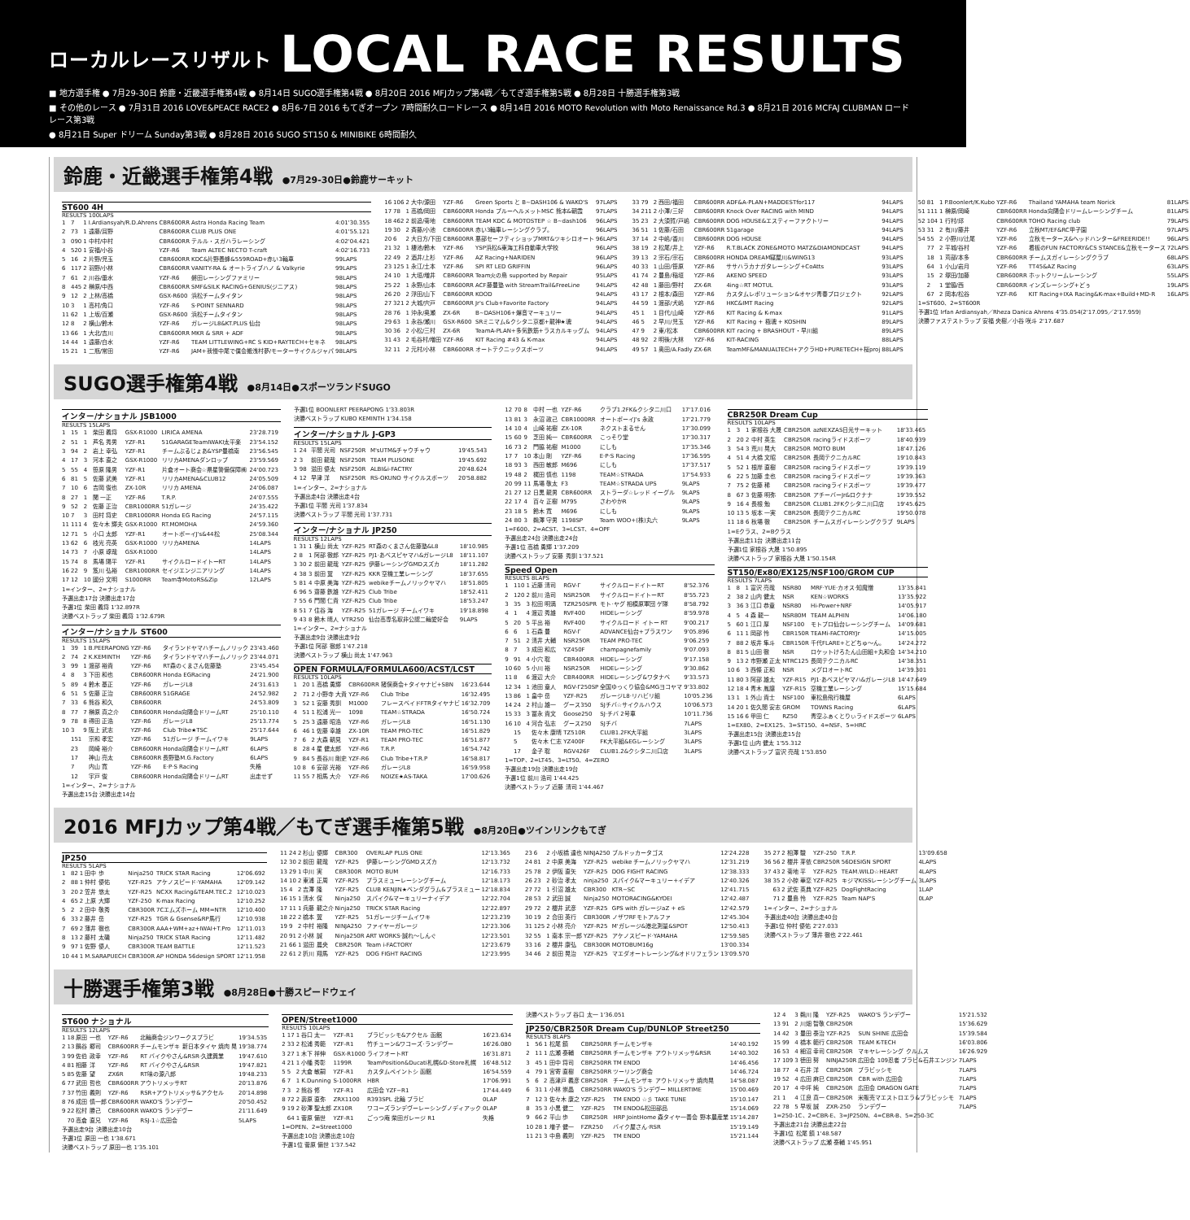ローカルレースリザルト LOCAL RACE RESULTS
■ 地方選手権 ● 7月29-30日 鈴鹿・近畿選手権第4戦 ● 8月14日 SUGO選手権第4戦 ● 8月20日 2016 MFJカップ第4戦／もてぎ選手権第5戦 ● 8月28日 十勝選手権第3戦
■ その他のレース ● 7月31日 2016 LOVE&PEACE RACE2 ● 8月6-7日 2016 もてぎオープン 7時間耐久ロードレース ● 8月14日 2016 MOTO Revolution with Moto Renaissance Rd.3 ● 8月21日 2016 MCFAJ CLUBMAN ロードレース第3戦
● 8月21日 Super ドリーム Sunday第3戦 ● 8月28日 2016 SUGO ST150 & MINIBIKE 6時間耐久
鈴鹿・近畿選手権第4戦
●7月29-30日●鈴鹿サーキット
ST600 4H
RESULTS 100LAPS
| 1 | 7 | 1 | I.Ardiansyah/R.D.Ahrens | CBR600RR | Astra Honda Racing Team | 4:01'30.355 |
| 2 | 73 | 1 | 遠藤/耳野 | CBR600RR | CLUB PLUS ONE | 4:01'55.121 |
| 3 | 090 | 1 | 中村/中村 | CBR600RR | テルル・スガハラレーシング | 4:02'04.421 |
| 4 | 520 | 1 | 安福/小谷 | YZF-R6 | Team ALTEC NECTO T-craft | 4:02'16.733 |
| 5 | 16 | 2 | 片野/児玉 | CBR600RR | KDC&片野養蜂&559ROAD+赤い3輪車 | 99LAPS |
| 6 | 117 | 2 | 羽野/小林 | CBR600RR | VANITY-RA & オートライブハノ & Valkyrie | 99LAPS |
| 7 | 61 | 2 | 川谷/垂水 | YZF-R6 | 磐田レーシングファミリー | 98LAPS |
| 8 | 445 | 2 | 榊原/中西 | CBR600RR | SMF&SILK RACING+GENIUS(ジニアス) | 98LAPS |
| 9 | 12 | 2 | 上林/高橋 | GSX-R600 | 浜松チームタイタン | 98LAPS |
| 10 | 3 | 1 | 高村/角口 | YZF-R6 | S·POINT SENNARD | 98LAPS |
| 11 | 62 | 1 | 上坂/百瀬 | GSX-R600 | 浜松チームタイタン | 98LAPS |
| 12 | 8 | 2 | 横山/鈴木 | YZF-R6 | ガレージL8&KT.PLUS 仙台 | 98LAPS |
| 13 | 66 | 1 | 大北/吉川 | CBR600RR | MKR & SRR + ADF | 98LAPS |
| 14 | 44 | 1 | 遠藤/白水 | YZF-R6 | TEAM LITTLEWING+RC S KID+RAYTECH+セキネ | 98LAPS |
| 15 | 21 | 1 | 二瓶/常田 | YZF-R6 | JAM+我慢中尾で僕会搬浅村夢/モーターサイクルジャパ | 98LAPS |
| 16 | 106 | 2 | 大中/源田 | YZF-R6 | Green Sports と B~DASH106 & WAKO'S | 97LAPS |
| 17 | 78 | 1 | 高橋/岡田 | CBR600RR | Honda ブルーヘルメットMSC 熊本&朝霞 | 97LAPS |
| 18 | 462 | 2 | 前追/菊地 | CBR600RR | TEAM KDC & MOTOSTEP ☆ B~dash106 | 96LAPS |
| 19 | 30 | 2 | 斉藤/小池 | CBR600RR | 赤い3輪車レーシングクラブ。 | 96LAPS |
| 20 | 6 | 2 | 大日方/下田 | CBR600RR | 悪部セーフティショップMRT&ツキシロオート | 96LAPS |
| 21 | 32 | 1 | 棲池/鈴木 | YZF-R6 | YSP浜松&東海工科自動車大学校 | 96LAPS |
| 22 | 49 | 2 | 酒井/上杉 | YZF-R6 | AZ Racing+NARIDEN | 96LAPS |
| 23 | 125 | 1 | 永江/土本 | YZF-R6 | SPI RT LED GRIFFIN | 96LAPS |
| 24 | 10 | 1 | 大垣/増井 | CBR600RR | Team火の鳥 supported by Repair | 95LAPS |
| 25 | 22 | 1 | 永野/山本 | CBR600RR | ACF藤豊塾 with StreamTrail&FreeLine | 94LAPS |
| 26 | 20 | 2 | 浮田/山下 | CBR600RR | KOOD | 94LAPS |
| 27 | 321 | 2 | 大城/宍戸 | CBR600RR | Jr's Club+Favorite Factory | 94LAPS |
| 28 | 76 | 1 | 沖永/奥瀬 | ZX-6R | B~DASH106+爆音マーキュリー | 94LAPS |
| 29 | 63 | 1 | 永谷/瀬川 | GSX-R600 | SRミニマム&クシタニ京都+龍神★魂 | 94LAPS |
| 30 | 36 | 2 | 小松/三村 | ZX-6R | TeamA-PLAN+多気鉄筋+ラスカルキッグム | 94LAPS |
| 31 | 43 | 2 | 毛谷村/増田 | YZF-R6 | KIT Racing #43 & K-max | 94LAPS |
| 32 | 11 | 2 | 元村/小林 | CBR600RR | オートテクニックスポーツ | 94LAPS |
| 33 | 79 | 2 | 西田/福田 | CBR600RR | ADF&A-PLAN+MADDESTfor117 | 94LAPS |
| 34 | 211 | 2 | 小澤/三好 | CBR600RR | Knock Over RACING with MIND | 94LAPS |
| 35 | 23 | 2 | 大須賀/戸嶋 | CBR600RR | DOG HOUSE&エスティーファクトリー | 94LAPS |
| 36 | 51 | 1 | 佐藤/石田 | CBR600RR | 51garage | 94LAPS |
| 37 | 14 | 2 | 中嶋/香川 | CBR600RR | DOG HOUSE | 94LAPS |
| 38 | 19 | 2 | 松尾/井上 | YZF-R6 | R.T.BLACK ZONE&MOTO MATZ&DIAMONDCAST | 94LAPS |
| 39 | 13 | 2 | 宗石/宗石 | CBR600RR | HONDA DREAM寝屋川&WING13 | 93LAPS |
| 40 | 33 | 1 | 山田/笹原 | YZF-R6 | ササハラカナガタレーシング+CoAtts | 93LAPS |
| 41 | 74 | 2 | 豊島/稲垣 | YZF-R6 | AKENO SPEED | 93LAPS |
| 42 | 48 | 1 | 藤田/野村 | ZX-6R | 4ing☆RT MOTUL | 93LAPS |
| 43 | 17 | 2 | 根本/森田 | YZF-R6 | カスタムレボリューション&オヤジ青春プロジェクト | 92LAPS |
| 44 | 59 | 1 | 渡部/犬嶋 | YZF-R6 | HKC&IMT Racing | 92LAPS |
| 45 | 1 | 1 | 目代/山崎 | YZF-R6 | KIT Racing & K-max | 91LAPS |
| 46 | 5 | 2 | 早川/児玉 | YZF-R6 | KIT Racing + 極魂 + KOSHIN | 89LAPS |
| 47 | 9 | 2 | 東/松本 | CBR600RR | KIT racing + BRASHOUT・早川組 | 89LAPS |
| 48 | 92 | 2 | 明後/大林 | YZF-R6 | KIT-RACING | 88LAPS |
| 49 | 57 | 1 | 奥田/A.Fadly | ZX-6R | TeamMF&MANUALTECH+アクラHD+PURETECH+桜proj | 88LAPS |
| 50 | 81 | 1 | P.Boonlert/K.Kubo | YZF-R6 | Thailand YAMAHA team Norick | 81LAPS |
| 51 | 111 | 1 | 榊原/岡崎 | CBR600RR | Honda向陽会ドリームレーシングチーム | 81LAPS |
| 52 | 104 | 1 | 行村/邱 | CBR600RR | TOHO Racing club | 79LAPS |
| 53 | 31 | 2 | 有川/藤井 | YZF-R6 | 立秋MT/EF&RC甲子園 | 97LAPS |
| 54 | 55 | 2 | 小野川/辻尾 | YZF-R6 | 立秋モータース&ヘッドハンター&FREERIDE!! | 96LAPS |
| | 77 | 2 | 平城/谷村 | YZF-R6 | 看板のFUN FACTORY&CS STANCE&立秋モータース | 72LAPS |
| | 18 | 1 | 苅部/本多 | CBR600RR | チームスガイレーシングクラブ | 68LAPS |
| | 64 | 1 | 小山/岩月 | YZF-R6 | TT45&AZ Racing | 63LAPS |
| | 15 | 2 | 塚田/加藤 | CBR600RR | ホットクリームレーシング | 55LAPS |
| | 2 | 1 | 堂脇/西 | CBR600RR | インズレーシング+どぅ | 19LAPS |
| | 67 | 2 | 岡本/松谷 | YZF-R6 | KIT Racing+IXA Racing&K-max+Build+MD-R | 16LAPS |
1=ST600、2=ST600R
予選1位 Irfan Ardiansyah／Rheza Danica Ahrens 4'35.054(2'17.095／2'17.959)
決勝ファステストラップ 安福 央樹／小谷 咲斗 2'17.687
SUGO選手権第4戦
●8月14日●スポーツランドSUGO
インター/ナショナル JSB1000
RESULTS 15LAPS
| 1 | 15 | 1 | 柴田 義将 | GSX-R1000 | LIRICA AMENA | 23'28.719 |
| 2 | 51 | 1 | 芦名 秀男 | YZF-R1 | 51GARAGETeamIWAKI太平楽 | 23'54.152 |
| 3 | 94 | 2 | 岩上 幸弘 | YZF-R1 | チームぶるじょあ&YSP豊橋南 | 23'56.545 |
| 4 | 17 | 3 | 河本 直之 | GSX-R1000 | リリカAMENAダンロップ | 23'59.569 |
| 5 | 55 | 4 | 笹原 隆男 | YZF-R1 | 片倉オート商会☆県星警備保障㈱ | 24'00.723 |
| 6 | 81 | 5 | 佐藤 武美 | YZF-R1 | リリカAMENA&CLUB12 | 24'05.509 |
| 7 | 10 | 6 | 吉岡 俊也 | ZX-10R | リリカ AMENA | 24'06.087 |
| 8 | 27 | 1 | 関 一正 | YZF-R6 | T.R.P. | 24'07.555 |
| 9 | 52 | 2 | 佐藤 正治 | CBR1000RR | 51ガレージ | 24'35.422 |
| 10 | 7 | 3 | 田村 将史 | CBR1000RR | Honda EG Racing | 24'57.115 |
| 11 | 111 | 4 | 佐々木 輝夫 | GSX-R1000 | RT.MOMOHA | 24'59.360 |
| 12 | 71 | 5 | 小口 太郎 | YZF-R1 | オートボーイJ's&44松 | 25'08.344 |
| 13 | 62 | 6 | 枝光 亮英 | GSX-R1000 | リリカAMENA | 14LAPS |
| 14 | 73 | 7 | 小原 琢哉 | GSX-R1000 | | 14LAPS |
| 15 | 74 | 8 | 馬場 陽平 | YZF-R1 | サイクルロードイトーRT | 14LAPS |
| 16 | 22 | 9 | 笈川 弘裕 | CBR1000RR | セイジエンジニアリング | 14LAPS |
| 17 | 12 | 10 | 國分 文明 | S1000RR | Team寺MotoRS&Zip | 12LAPS |
1=インター、2=ナショナル
予選出走17台 決勝出走17台
予選1位 柴田 義将 1'32.897R
決勝ベストラップ 柴田 義将 1'32.679R
インター/ナショナル ST600
RESULTS 15LAPS
| 1 | 39 | 1 | B.PEERAPONG | YZF-R6 | タイランドヤマハチームノリック | 23'43.460 |
| 2 | 74 | 2 | K.KEMINTH | YZF-R6 | タイランドヤマハチームノリック | 23'44.071 |
| 3 | 99 | 1 | 渡部 裕貴 | YZF-R6 | RT森のくまさん佐藤塾 | 23'45.454 |
| 4 | 8 | 3 | 下田 和也 | CBR600RR | Honda EGRacing | 24'21.900 |
| 5 | 89 | 4 | 鈴木 基正 | YZF-R6 | ガレージL8 | 24'31.613 |
| 6 | 51 | 5 | 佐藤 正治 | CBR600RR | 51GRAGE | 24'52.982 |
| 7 | 33 | 6 | 熊谷 和久 | CBR600RR | | 24'53.809 |
| 8 | 77 | 7 | 榊原 真之介 | CBR600RR | Honda向陽会ドリームRT | 25'10.110 |
| 9 | 78 | 8 | 得田 正浩 | YZF-R6 | ガレージL8 | 25'13.774 |
| 10 | 3 | 9 | 阪上 武志 | YZF-R6 | Club Tribe★TSC | 25'17.644 |
| | 151 | | 宗和 孝宏 | YZF-R6 | 51ガレージ チームイワキ | 9LAPS |
| | 23 | | 岡崎 裕介 | CBR600RR | Honda向陽会ドリームRT | 6LAPS |
| | 17 | | 神山 亮太 | CBR600RR | 長野塾M.G.Factory | 6LAPS |
| | 7 | | 内山 寛 | YZF-R6 | E·P·S Racing | 失格 |
| | 12 | | 宇戸 俊 | CBR600RR | Honda向陽会ドリームRT | 出走せず |
1=インター、2=ナショナル
予選出走15台 決勝出走14台
予選1位 BOONLERT PEERAPONG 1'33.803R
決勝ベストラップ KUBO KEMINTH 1'34.158
インター/ナショナル J-GP3
RESULTS 15LAPS
| 1 | 24 | | 平間 光司 | NSF250R | M'sUTM&チャウチャウ | 19'45.543 |
| 2 | 3 | | 前田 龍哉 | NSF250R | TEAM PLUSONE | 19'45.692 |
| 3 | 98 | | 滋田 優太 | NSF250R | ALBI&i-FACTRY | 20'48.624 |
| 4 | 12 | | 早津 洋 | NSF250R | RS-OKUNO サイクルスポーツ | 20'58.882 |
1=インター、2=ナショナル
予選出走4台 決勝出走4台
予選1位 平間 光司 1'37.834
決勝ベストラップ 平間 光司 1'37.731
インター/ナショナル JP250
RESULTS 12LAPS
| 1 | 31 | 1 | 横山 尚太 | YZF-R25 | RT森のくまさん佐藤塾&L8 | 18'10.985 |
| 2 | 8 | 1 | 阿部 徹郎 | YZF-R25 | PJ1·あべスピヤマハ&ガレージL8 | 18'11.107 |
| 3 | 30 | 2 | 前田 龍哉 | YZF-R25 | 伊藤レーシングGMDスズカ | 18'11.282 |
| 4 | 38 | 3 | 前田 翼 | YZF-R25 | KKR 空機工業レーシング | 18'37.655 |
| 5 | 81 | 4 | 中原 美海 | YZF-R25 | webikeチームノリックヤマハ | 18'51.805 |
| 6 | 96 | 5 | 齋藤 鉄雄 | YZF-R25 | Club Tribe | 18'52.411 |
| 7 | 55 | 6 | 門間 仁貴 | YZF-R25 | Club Tribe | 18'53.247 |
| 8 | 51 | 7 | 住谷 海 | YZF-R25 | 51ガレージ チームイワキ | 19'18.898 |
| 9 | 43 | 8 | 鈴木 晴人 | VTR250 | 仙台高専名取非公認二輪愛好会 | 9LAPS |
1=インター、2=ナショナル
予選出走9台 決勝出走9台
予選1位 阿部 徹郎 1'47.218
決勝ベストラップ 横山 尚太 1'47.963
OPEN FORMULA/FORMULA600/ACST/LCST
RESULTS 10LAPS
| 1 | 20 | 1 | 高橋 勇輝 | CBR600RR | 猪俣商会+タイヤナビ+SBN | 16'23.644 |
| 2 | 71 | 2 | 小野寺 大貴 | YZF-R6 | Club Tribe | 16'32.495 |
| 3 | 52 | 1 | 安藤 秀訓 | M1000 | フレースベイドFTRタイヤナビ | 16'32.709 |
| 4 | 51 | 1 | 松浦 光一 | 1098 | TEAM☆STRADA | 16'50.724 |
| 5 | 25 | 3 | 遠藤 昭浩 | YZF-R6 | ガレージL8 | 16'51.130 |
| 6 | 46 | 1 | 佐藤 幸雄 | ZX-10R | TEAM PRO-TEC | 16'51.829 |
| 7 | 6 | 2 | 大森 朝見 | YZF-R1 | TEAM PRO-TEC | 16'51.877 |
| 8 | 28 | 4 | 星 健太郎 | YZF-R6 | T.R.P. | 16'54.742 |
| 9 | 84 | 5 | 長谷川 剛史 | YZF-R6 | Club Tribe+T.R.P | 16'58.817 |
| 10 | 8 | 6 | 安部 光裕 | YZF-R6 | ガレージL8 | 16'59.958 |
| 11 | 55 | 7 | 相馬 大介 | YZF-R6 | NOIZE★AS-TAKA | 17'00.626 |
| 12 | 70 | 8 | 中村 一也 | YZF-R6 | クラブ1.2FK&クシタニ川口 | 17'17.016 |
| 13 | 81 | 3 | 永沼 政己 | CBR1000RR | オートボーイJ's 永政 | 17'21.779 |
| 14 | 10 | 4 | 山崎 祐樹 | ZX-10R | ネクストまるせん | 17'30.099 |
| 15 | 60 | 9 | 芝田 純一 | CBR600RR | こっそり堂 | 17'30.317 |
| 16 | 73 | 2 | 門脇 祐樹 | M1000 | にしも | 17'35.346 |
| 17 | 7 | 10 | 本山 剛 | YZF-R6 | E·P·S Racing | 17'36.595 |
| 18 | 93 | 3 | 西田 敏郎 | M696 | にしも | 17'37.517 |
| 19 | 48 | 2 | 梶田 慎也 | 1198 | TEAM☆STRADA | 17'54.933 |
| 20 | 99 | 11 | 馬場 敬太 | F3 | TEAM☆STRADA UPS | 9LAPS |
| 21 | 27 | 12 | 日黒 龍男 | CBR600RR | ストラーダ☆レッド イーグル | 9LAPS |
| 22 | 17 | 4 | 百々 正樹 | M795 | さわやかR | 9LAPS |
| 23 | 18 | 5 | 鈴木 寛 | M696 | にしも | 9LAPS |
| 24 | 80 | 3 | 鵜澤 守男 | 1198SP | Team WOO+(株)丸六 | 9LAPS |
1=F600、2=ACST、3=LCST、4=OPF
予選出走24台 決勝出走24台
予選1位 高橋 勇輝 1'37.209
決勝ベストラップ 安藤 秀訓 1'37.521
Speed Open
RESULTS 8LAPS
| 1 | 110 | 1 | 近藤 清司 | RGV-Γ | サイクルロードイトーRT | 8'52.376 |
| 2 | 120 | 2 | 前川 浩司 | NSR250R | サイクルロードイトーRT | 8'55.723 |
| 3 | 35 | 3 | 松田 明満 | TZR250SPR | モト·ヤグ 相模原軍団 ゲ隊 | 8'58.792 |
| 4 | 1 | 4 | 渡辺 秀雄 | RVF400 | HIDEレーシング | 8'59.978 |
| 5 | 20 | 5 | 平出 裕 | RVF400 | サイクルロード イトー RT | 9'00.217 |
| 6 | 6 | 1 | 石森 豊 | RGV-Γ | ADVANCE仙台+ブラスワン | 9'05.896 |
| 7 | 51 | 2 | 清井 大輔 | NSR250R | TEAM PRO-TEC | 9'06.259 |
| 8 | 7 | 3 | 成田 和広 | YZ450F | champagnefamily | 9'07.093 |
| 9 | 91 | 4 | 小穴 聡 | CBR400RR | HIDEレーシング | 9'17.158 |
| 10 | 60 | 5 | 小川 裕 | NSR250R | HIDEレーシング | 9'30.862 |
| 11 | 8 | 6 | 渡辺 大介 | CBR400RR | HIDEレーシング&ワタナベ | 9'33.573 |
| 12 | 34 | 1 | 池田 章人 | RGV-Γ250SP | 全国ゆっくり協会&MGヨコヤマ | 9'33.802 |
| 13 | 86 | 1 | 畠中 岳 | YZF-R25 | ガレージL8·リハビリ組 | 10'05.236 |
| 14 | 24 | 2 | 村山 雄一 | グース350 | SJチバ☆サイクルハウス | 10'06.573 |
| 15 | 33 | 3 | 冨永 貴文 | Goose250 | SJ·チバ 2号車 | 10'11.736 |
| 16 | 10 | 4 | 河合 弘志 | グース250 | SJチバ | 7LAPS |
| | 15 | | 佐々木 康晴 | TZ510R | CLUB1.2FK大平組 | 3LAPS |
| | 5 | | 佐々木 仁志 | YZ400F | FK大平組&EGレーシング | 3LAPS |
| | 17 | | 金子 聡 | RGV426F | CLUB1.2&クシタニ川口店 | 3LAPS |
1=TOP、2=LT45、3=LT50、4=ZERO
予選出走19台 決勝出走19台
予選1位 前川 浩司 1'44.425
決勝ベストラップ 近藤 清司 1'44.467
CBR250R Dream Cup
RESULTS 10LAPS
| 1 | 3 | 1 | 家根谷 大晟 | CBR250R | azNEXZAS日光サーキット | 18'33.465 |
| 2 | 20 | 2 | 中村 英生 | CBR250R | racingライドスポーツ | 18'40.939 |
| 3 | 54 | 3 | 荒川 晃大 | CBR250R | MOTO BUM | 18'47.126 |
| 4 | 51 | 4 | 大橋 文昭 | CBR250R | 長岡テクニカルRC | 19'10.843 |
| 5 | 52 | 1 | 根岸 直樹 | CBR250R | racingライドスポーツ | 19'39.119 |
| 6 | 22 | 5 | 加藤 圭也 | CBR250R | racingライドスポーツ | 19'39.363 |
| 7 | 75 | 2 | 佐藤 稀 | CBR250R | racingライドスポーツ | 19'39.477 |
| 8 | 67 | 3 | 佐藤 明弥 | CBR250R | アチーバーJr&ロクナナ | 19'39.552 |
| 9 | 16 | 4 | 長根 勉 | CBR250R | CLUB1.2FKクシタニ川口店 | 19'45.625 |
| 10 | 13 | 5 | 坂本 一実 | CBR250R | 長岡テクニカルRC | 19'50.078 |
| 11 | 18 | 6 | 秋場 徹 | CBR250R | チームスガイレーシングクラブ | 9LAPS |
1=Eクラス、2=Bクラス
予選出走11台 決勝出走11台
予選1位 家根谷 大晟 1'50.895
決勝ベストラップ 家根谷 大晟 1'50.154R
ST150/Ex80/EX125/NSF100/GROM CUP
RESULTS 7LAPS
| 1 | 8 | 1 | 富沢 亮哉 | NSR80 | MRF·YUE·カオス·知魔憎 | 13'35.841 |
| 2 | 38 | 2 | 山内 健太 | NSR | KEN☆WORKS | 13'35.922 |
| 3 | 36 | 3 | 江口 恭章 | NSR80 | Hi-Power+NRF | 14'05.917 |
| 4 | 5 | 4 | 森 龍一 | NSR80M | TEAM ALPHIN | 14'06.180 |
| 5 | 60 | 1 | 江口 厚 | NSF100 | モトプロ仙台レーシングチーム | 14'09.681 |
| 6 | 11 | 1 | 岡部 怜 | CBR150R | TEAMi-FACTORYJr | 14'15.005 |
| 7 | 88 | 2 | 坂井 隼斗 | CBR150R | 千代FLARE+とどちゅ〜ん。 | 14'24.272 |
| 8 | 81 | 5 | 山田 徹 | NSR | ロケットけろたん山田組+丸和会 | 14'34.210 |
| 9 | 13 | 2 | 市野瀬 正太 | NTRC125 | 長岡テクニカルRC | 14'38.351 |
| 10 | 6 | 3 | 西條 正和 | NSR | メグロオートRC | 14'39.301 |
| 11 | 80 | 3 | 阿部 雄太 | YZF-R15 | PJ1·あべスピヤマハ&ガレージL8 | 14'47.649 |
| 12 | 18 | 4 | 青木 胤譲 | YZF-R15 | 空機工業レーシング | 15'15.684 |
| 13 | 1 | 1 | 外山 貴士 | NSF100 | 東松島飛行機屋 | 6LAPS |
| 14 | 20 | 1 | 佐久間 安志 | GROM | TOWNS Racing | 6LAPS |
| 15 | 16 | 6 | 甲田 仁 | RZ50 | 青空ふぁくとりぃライドスポーツ | 6LAPS |
1=EX80、2=EX125、3=ST150、4=NSF、5=HRC
予選出走15台 決勝出走15台
予選1位 山内 健太 1'55.312
決勝ベストラップ 富沢 亮哉 1'53.850
2016 MFJカップ第4戦／もてぎ選手権第5戦
●8月20日●ツインリンクもてぎ
JP250
RESULTS 5LAPS
| 1 | 82 | 1 | 田中 歩 | Ninja250 | TRICK STAR Racing | 12'06.692 |
| 2 | 88 | 1 | 仲村 優佑 | YZF-R25 | アケノスピード·YAMAHA | 12'09.142 |
| 3 | 20 | 2 | 笠井 悠太 | YZF-R25 | NCXX Racing&TEAM.TEC.2 | 12'10.023 |
| 4 | 65 | 2 | 上原 大輝 | YZF-250 | K-max Racing | 12'10.252 |
| 5 | 2 | 2 | 田中 敬秀 | CBR300R | 7Cエムズホーム MM=NTR | 12'10.400 |
| 6 | 33 | 2 | 藤井 岳 | YZF-R25 | TGR & Gsense&RP馬行 | 12'10.938 |
| 7 | 69 | 2 | 薄井 徹也 | CBR300R | AAA+WM+az+IWAI+T.Pro | 12'11.013 |
| 8 | 13 | 2 | 藤村 太磯 | Ninja250 | TRICK STAR Racing | 12'11.482 |
| 9 | 97 | 1 | 佐野 優人 | CBR300R | TEAM BATTLE | 12'11.523 |
| 10 | 44 | 1 | M.SARAPUECH | CBR300R | AP HONDA 56design SPORT | 12'11.958 |
| 11 | 24 | 2 | 杉山 優輝 | CBR300 | OVERLAP PLUS ONE | 12'13.365 |
| 12 | 30 | 2 | 前田 龍哉 | YZF-R25 | 伊藤レーシングGMDスズカ | 12'13.732 |
| 13 | 29 | 1 | 中川 実 | CBR300R | MOTO BUM | 12'16.733 |
| 14 | 10 | 2 | 東浦 正周 | YZF-R25 | プラスミューレーシングチーム | 12'18.173 |
| 15 | 4 | 2 | 吉澤 隆 | YZF-R25 | CLUB KENJIN★ベンダグラム&プラスミュー | 12'18.834 |
| 16 | 15 | 1 | 清水 保 | Ninja250 | スパイク&マーキュリーナイデア | 12'22.704 |
| 17 | 11 | 1 | 兵藤 龍之介 | Ninja250 | TRICK STAR Racing | 12'22.897 |
| 18 | 22 | 2 | 橋本 翼 | YZF-R25 | 51ガレージチームイワキ | 12'23.239 |
| 19 | 9 | 2 | 中村 裕隆 | NINJA250 | ファイヤーガレージ | 12'23.306 |
| 20 | 91 | 2 | 小林 誠 | Ninja250R | ART WORKS·誠れ〜しんぐ | 12'23.501 |
| 21 | 66 | 1 | 滋田 晨央 | CBR250R | Team i-FACTORY | 12'23.679 |
| 22 | 61 | 2 | 折川 翔馬 | YZF-R25 | DOG FIGHT RACING | 12'23.995 |
| 23 | 6 | 2 | 小坂橋 達也 | NINJA250 | ブルドッカータゴス | 12'24.228 |
| 24 | 81 | 2 | 中原 美海 | YZF-R25 | webike チームノリックヤマハ | 12'31.219 |
| 25 | 78 | 2 | 伊阪 直矢 | YZF-R25 | DOG FIGHT RACING | 12'38.333 |
| 26 | 23 | 2 | 砂治 孝太 | ninja250 | スパイク&マーキュリー+イデア | 12'40.326 |
| 27 | 72 | 1 | 引沼 雄太 | CBR300 | KTR−SC | 12'41.715 |
| 28 | 53 | 2 | 武田 誠 | Ninja250 | MOTORACING&KYOEI | 12'42.487 |
| 29 | 72 | 2 | 櫻井 武彦 | YZF-R25 | GPS with ガレージaZ + eS | 12'42.579 |
| 30 | 19 | 2 | 合田 英行 | CBR300R | ノザワRFモトアルファ | 12'45.304 |
| 31 | 125 | 2 | 小林 亮介 | YZF-R25 | M'ガレージ&港北測量&SPOT | 12'50.413 |
| 32 | 55 | 1 | 南本 宗一郎 | YZF-R25 | アケノスピード·YAMAHA | 12'59.585 |
| 33 | 16 | 2 | 櫻井 康弘 | CBR300R | MOTOBUM16g | 13'00.334 |
| 34 | 46 | 2 | 前田 晃治 | YZF-R25 | マエダオートレーシング&オドリフェラン | 13'09.570 |
| 35 | 27 | 2 | 相澤 駿 | YZF-250 | T.R.P. | 13'09.658 |
| 36 | 56 | 2 | 櫻井 芽依 | CBR250R | 56DESIGN SPORT | 4LAPS |
| 37 | 43 | 2 | 菊地 平 | YZF-R25 | TEAM.WILD☆HEART | 4LAPS |
| 38 | 35 | 2 | 小椋 華恋 | YZF-R25 | キジマKISSレーシングチーム | 3LAPS |
| | 63 | 2 | 武佐 英典 | YZF-R25 | DogFightRacing | 1LAP |
| | 71 | 2 | 豊島 怜 | YZF-R25 | Team NAP'S | 0LAP |
1=インター、2=ナショナル
予選出走40台 決勝出走40台
予選1位 仲村 優佑 2'27.033
決勝ベストラップ 薄井 徹也 2'22.461
十勝選手権第3戦
●8月28日●十勝スピードウェイ
ST600 ナショナル
RESULTS 12LAPS
| 1 | 18 | 原田 一也 | YZF-R6 | 北輪商会ジンワークスプラビ | 19'34.535 |
| 2 | 13 | 鍋谷 郷司 | CBR600RR | チームモンザキ 新日本タイヤ 焼肉 晃 | 19'38.774 |
| 3 | 99 | 佐伯 政幸 | YZF-R6 | RT バイクやさん&RSR·久建興業 | 19'47.610 |
| 4 | 81 | 相藤 洋 | YZF-R6 | RT バイクやさん&RSR | 19'47.821 |
| 5 | 85 | 佐藤 望 | ZX6R | RT味の源八郎 | 19'48.233 |
| 6 | 77 | 武田 哲也 | CBR600RR | アウトリメッサRT | 20'13.876 |
| 7 | 37 | 竹田 義則 | YZF-R6 | RSR+アウトリメッサ&アクセル | 20'14.898 |
| 8 | 76 | 成田 慎一郎 | CBR600RR | WAKO'S ランデヴー | 20'50.452 |
| 9 | 22 | 松村 勝己 | CBR600RR | WAKO'S ランデヴー | 21'11.649 |
| | 70 | 高倉 直兄 | YZF-R6 | RSJ-1☆広田会 | 5LAPS |
予選出走9台 決勝出走10台
予選1位 原田 一也 1'38.671
決勝ベストラップ 原田一也 1'35.101
OPEN/Street1000
RESULTS 10LAPS
| 1 | 17 | 1 | 谷口 太一 | YZF-R1 | ブラビッシモ&アクセル 函館 | 16'23.634 |
| 2 | 33 | 2 | 松浦 秀範 | YZF-R1 | 竹チューン&ワコーズ·ランデヴー | 16'26.080 |
| 3 | 27 | 1 | 木下 祥伸 | GSX-R1000 | ライフオートRT | 16'31.871 |
| 4 | 21 | 1 | 小幡 秀彰 | 1199R | TeamPosition&Ducati札幌&D-Store札幌 | 16'48.512 |
| 5 | 5 | 2 | 大倉 敏嗣 | YZF-R1 | カスタムペイントシ 函館 | 16'54.559 |
| 6 | 7 | 1 | K.Dunning | S-1000RR | HBR | 17'06.991 |
| 7 | 3 | 2 | 熊谷 修 | YZF-R1 | 広田会 YZF−R1 | 17'44.449 |
| 8 | 72 | 2 | 壽原 直弥 | ZRX1100 | R393SPL 北輪 ブラビ | 0LAP |
| 9 | 19 | 2 | 砂澤 聖太郎 | ZX10R | ワコーズランデヴーレーシングノディアック | 0LAP |
| | 64 | 1 | 菅原 備世 | YZF-R1 | ごっつ庵 柴田ガレージ R1 | 失格 |
1=OPEN、2=Street1000
予選出走10台 決勝出走10台
予選1位 菅原 備世 1'37.542
決勝ベストラップ 谷口 太一 1'36.051
JP250/CBR250R Dream Cup/DUNLOP Street250
RESULTS 8LAPS
| 1 | 56 | 1 | 松尾 鎮 | CBR250RR | チームモンザキ | 14'40.192 |
| 2 | 11 | 1 | 広瀬 泰輔 | CBR250RR | チームモンザキ アウトリメッサ&RSR | 14'40.302 |
| 3 | 45 | 1 | 田中 将司 | CBR250RR | TM ENDO | 14'46.456 |
| 4 | 79 | 1 | 宮寄 直樹 | CBR250RR | ツーリング商会 | 14'46.724 |
| 5 | 6 | 2 | 高津戸 義彦 | CBR250R | チームモンザキ アウトリメッサ 焼肉晃 | 14'58.087 |
| 6 | 31 | 1 | 小林 崇晶 | CBR250RR | WAKO'S ランデヴー MILLERTIME | 15'00.469 |
| 7 | 12 | 3 | 佐々木 康之 | YZF-R25 | TM ENDO ☆彡 TAKE TUNE | 15'10.147 |
| 8 | 35 | 3 | 小黒 健二 | YZF-R25 | TM ENDO&松田部品 | 15'14.069 |
| 9 | 66 | 2 | 平山 歩 | CBR250R | HRP JointHome 森タイヤ一善会 野本農産業 | 15'14.287 |
| 10 | 28 | 1 | 増子 健一 | FZR250 | バイク屋さん·RSR | 15'19.149 |
| 11 | 21 | 3 | 中島 義則 | YZF-R25 | TM ENDO | 15'21.144 |
| 12 | 4 | 3 | 鵜川 隆 | YZF-R25 | WAKO'S ランデヴー | 15'21.532 |
| 13 | 91 | 2 | 川畑 智敬 | CBR250R | | 15'36.629 |
| 14 | 42 | 3 | 豊田 泰治 | YZF-R25 | SUN SHINE 広田会 | 15'39.584 |
| 15 | 99 | 4 | 橋本 範行 | CBR250R | TEAM K-TECH | 16'03.806 |
| 16 | 53 | 4 | 細沼 幸司 | CBR250R | マキヤレーシング クルムス | 16'26.929 |
| 17 | 109 | 3 | 徳田 努 | NINJA250R | 広田会 109忍者 ブラビ&石井エンジン | 7LAPS |
| 18 | 77 | 4 | 石井 洋 | CBR250R | ブラビッシモ | 7LAPS |
| 19 | 52 | 4 | 広田 麻巳 | CBR250R | CBR with 広田会 | 7LAPS |
| 20 | 17 | 4 | 中坪 純 | CBR250R | 広田会 DRAGON GATE | 7LAPS |
| 21 | 1 | 4 | 江良 真一 | CBR250R | 米販売マエストロエラ&ブラビッシモ | 7LAPS |
| 22 | 78 | 5 | 早坂 誠 | ZXR-250 | ランデヴー | 7LAPS |
1=250-1C、2=CBR-E、3=JP250N、4=CBR-B、5=250-3C
予選出走21台 決勝出走22台
予選1位 松尾 鎮 1'48.587
決勝ベストラップ 広瀬 泰輔 1'45.951